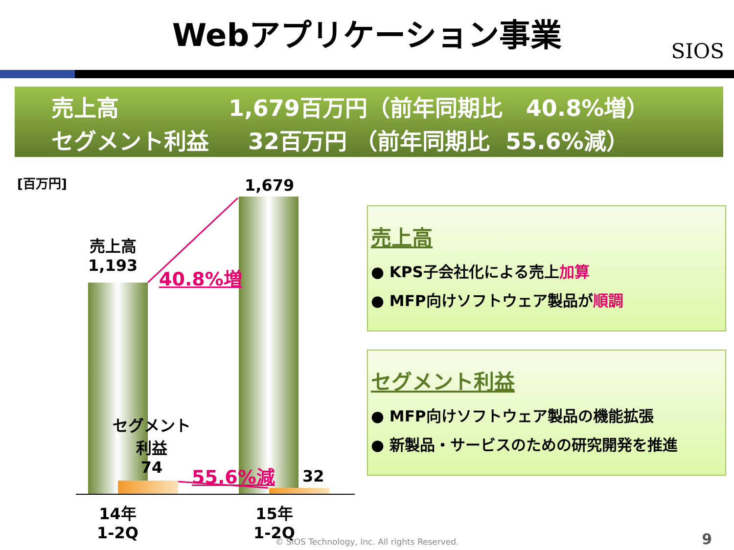Webアプリケーション事業
SIOS
売上高 1,679百万円（前年同期比 40.8%増）
セグメント利益 32百万円 （前年同期比 55.6%減）
[百万円] 1,679
売上高
1,193
40.8%増
セグメント
利益
74
55.6%減 32
14年
1-2Q
15年
1-2Q
売上高
● KPS子会社化による売上加算
● MFP向けソフトウェア製品が順調
セグメント利益
● MFP向けソフトウェア製品の機能拡張
● 新製品・サービスのための研究開発を推進
© SIOS Technology, Inc. All rights Reserved. 9